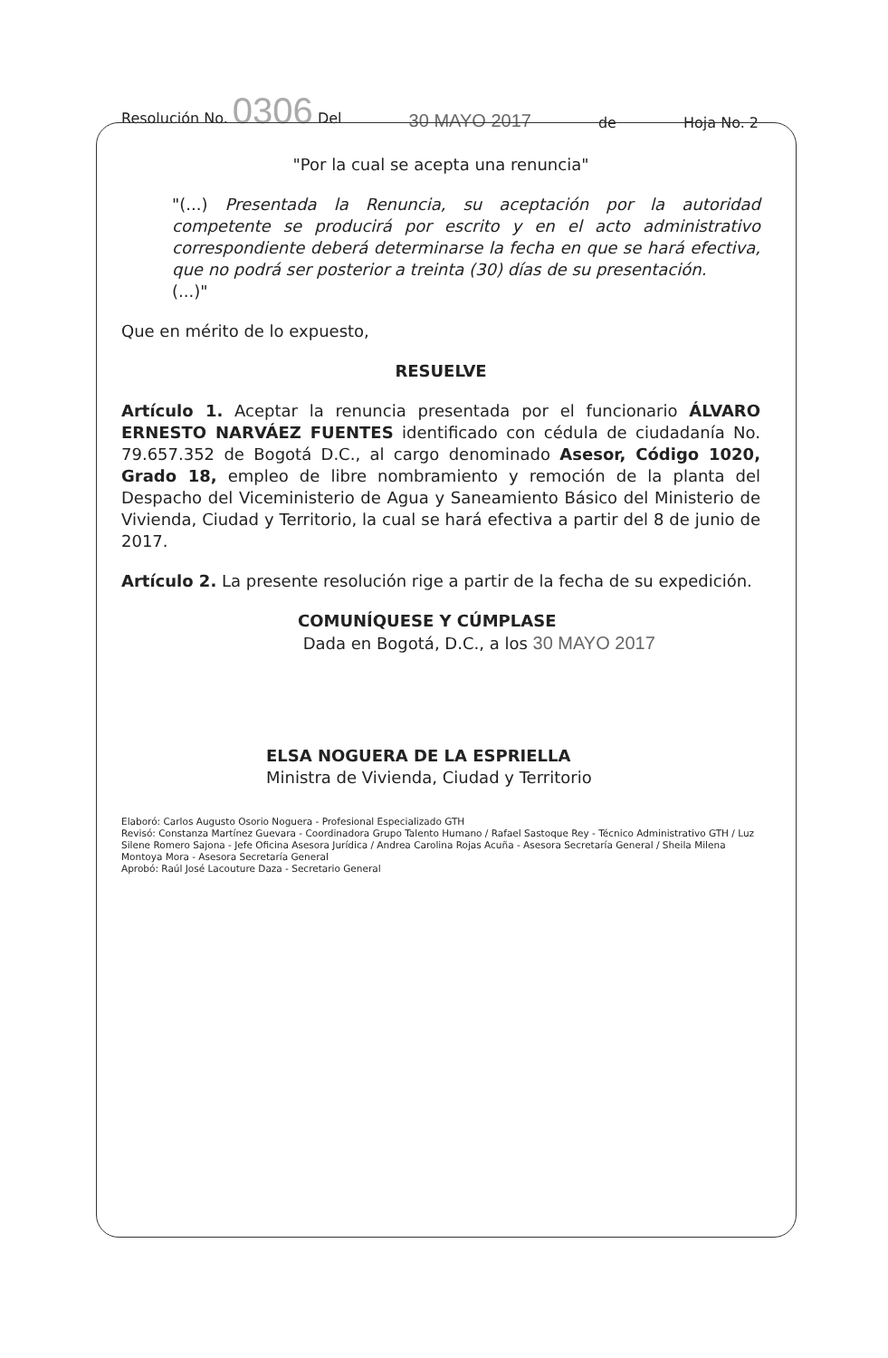Resolución No. 0306 Del 30 MAYO 2017 de Hoja No. 2
"Por la cual se acepta una renuncia"
"(...) Presentada la Renuncia, su aceptación por la autoridad competente se producirá por escrito y en el acto administrativo correspondiente deberá determinarse la fecha en que se hará efectiva, que no podrá ser posterior a treinta (30) días de su presentación.
(...)"
Que en mérito de lo expuesto,
RESUELVE
Artículo 1. Aceptar la renuncia presentada por el funcionario ÁLVARO ERNESTO NARVÁEZ FUENTES identificado con cédula de ciudadanía No. 79.657.352 de Bogotá D.C., al cargo denominado Asesor, Código 1020, Grado 18, empleo de libre nombramiento y remoción de la planta del Despacho del Viceministerio de Agua y Saneamiento Básico del Ministerio de Vivienda, Ciudad y Territorio, la cual se hará efectiva a partir del 8 de junio de 2017.
Artículo 2. La presente resolución rige a partir de la fecha de su expedición.
COMUNÍQUESE Y CÚMPLASE
Dada en Bogotá, D.C., a los 30 MAYO 2017
ELSA NOGUERA DE LA ESPRIELLA
Ministra de Vivienda, Ciudad y Territorio
Elaboró: Carlos Augusto Osorio Noguera - Profesional Especializado GTH
Revisó: Constanza Martínez Guevara - Coordinadora Grupo Talento Humano / Rafael Sastoque Rey - Técnico Administrativo GTH / Luz Silene Romero Sajona - Jefe Oficina Asesora Jurídica / Andrea Carolina Rojas Acuña - Asesora Secretaría General / Sheila Milena Montoya Mora - Asesora Secretaría General
Aprobó: Raúl José Lacouture Daza - Secretario General